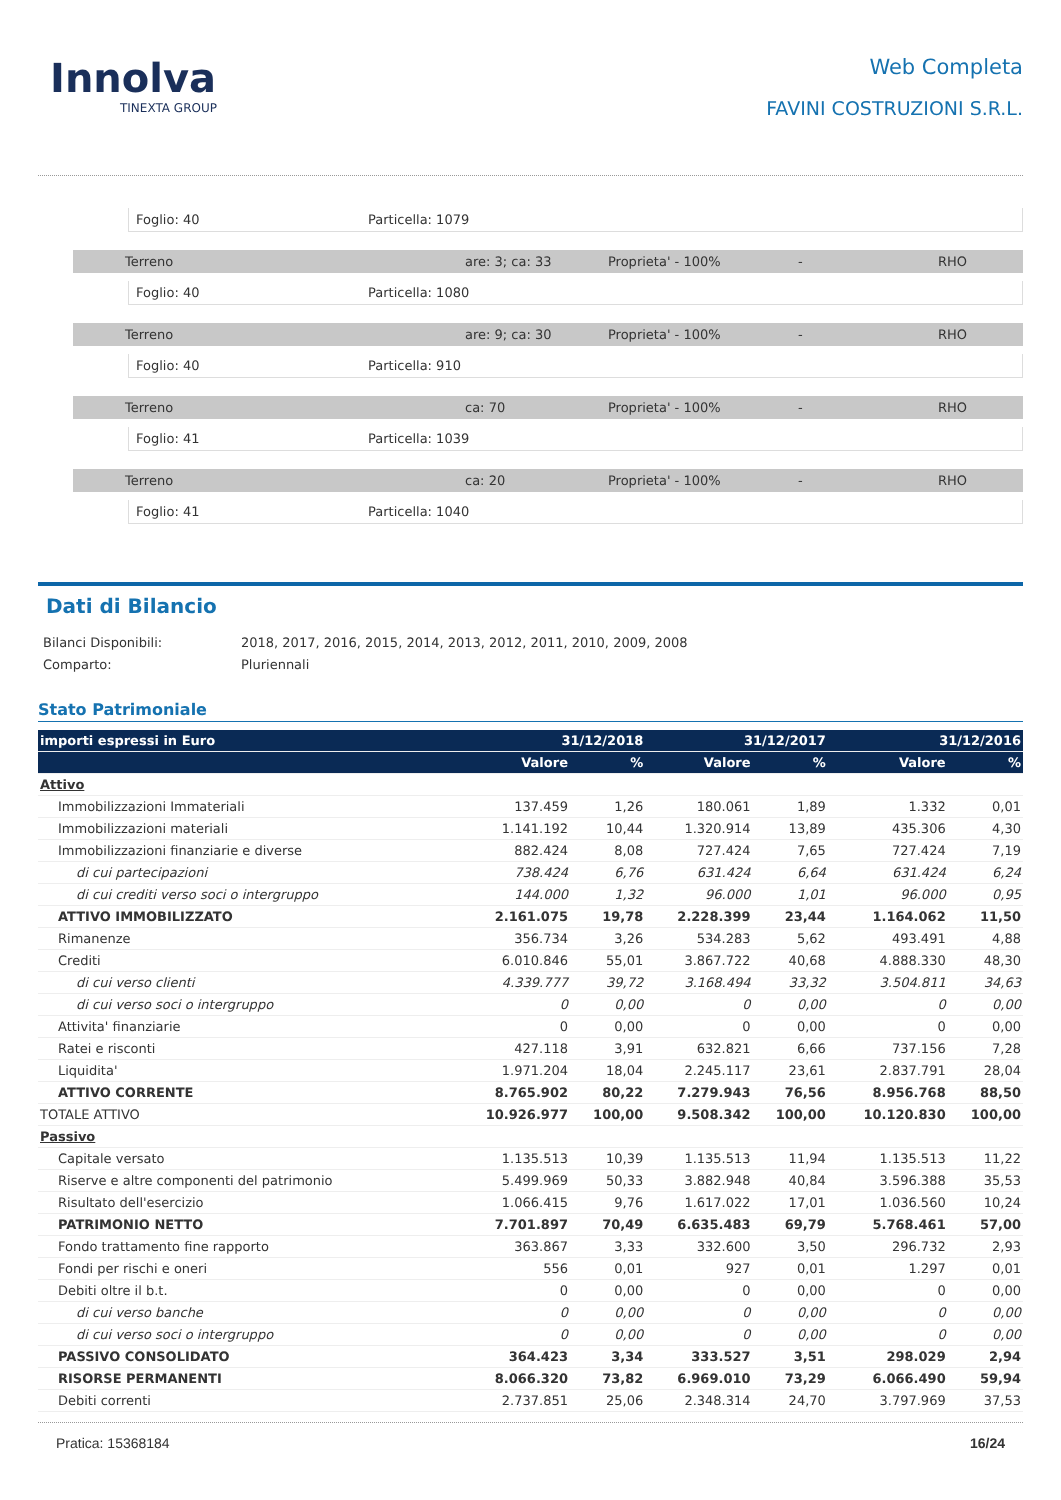Innolva
TINEXTA GROUP
Web Completa
FAVINI COSTRUZIONI S.R.L.
Foglio: 40 Particella: 1079
Terreno are: 3; ca: 33 Proprieta' - 100% - RHO
Foglio: 40 Particella: 1080
Terreno are: 9; ca: 30 Proprieta' - 100% - RHO
Foglio: 40 Particella: 910
Terreno ca: 70 Proprieta' - 100% - RHO
Foglio: 41 Particella: 1039
Terreno ca: 20 Proprieta' - 100% - RHO
Foglio: 41 Particella: 1040
Dati di Bilancio
Bilanci Disponibili: 2018, 2017, 2016, 2015, 2014, 2013, 2012, 2011, 2010, 2009, 2008
Comparto: Pluriennali
Stato Patrimoniale
| importi espressi in Euro | 31/12/2018 | | 31/12/2017 | | 31/12/2016 | |
| --- | --- | --- | --- | --- | --- | --- |
| | Valore | % | Valore | % | Valore | % |
| Attivo | | | | | | |
| Immobilizzazioni Immateriali | 137.459 | 1,26 | 180.061 | 1,89 | 1.332 | 0,01 |
| Immobilizzazioni materiali | 1.141.192 | 10,44 | 1.320.914 | 13,89 | 435.306 | 4,30 |
| Immobilizzazioni finanziarie e diverse | 882.424 | 8,08 | 727.424 | 7,65 | 727.424 | 7,19 |
| di cui partecipazioni | 738.424 | 6,76 | 631.424 | 6,64 | 631.424 | 6,24 |
| di cui crediti verso soci o intergruppo | 144.000 | 1,32 | 96.000 | 1,01 | 96.000 | 0,95 |
| ATTIVO IMMOBILIZZATO | 2.161.075 | 19,78 | 2.228.399 | 23,44 | 1.164.062 | 11,50 |
| Rimanenze | 356.734 | 3,26 | 534.283 | 5,62 | 493.491 | 4,88 |
| Crediti | 6.010.846 | 55,01 | 3.867.722 | 40,68 | 4.888.330 | 48,30 |
| di cui verso clienti | 4.339.777 | 39,72 | 3.168.494 | 33,32 | 3.504.811 | 34,63 |
| di cui verso soci o intergruppo | 0 | 0,00 | 0 | 0,00 | 0 | 0,00 |
| Attivita' finanziarie | 0 | 0,00 | 0 | 0,00 | 0 | 0,00 |
| Ratei e risconti | 427.118 | 3,91 | 632.821 | 6,66 | 737.156 | 7,28 |
| Liquidita' | 1.971.204 | 18,04 | 2.245.117 | 23,61 | 2.837.791 | 28,04 |
| ATTIVO CORRENTE | 8.765.902 | 80,22 | 7.279.943 | 76,56 | 8.956.768 | 88,50 |
| TOTALE ATTIVO | 10.926.977 | 100,00 | 9.508.342 | 100,00 | 10.120.830 | 100,00 |
| Passivo | | | | | | |
| Capitale versato | 1.135.513 | 10,39 | 1.135.513 | 11,94 | 1.135.513 | 11,22 |
| Riserve e altre componenti del patrimonio | 5.499.969 | 50,33 | 3.882.948 | 40,84 | 3.596.388 | 35,53 |
| Risultato dell'esercizio | 1.066.415 | 9,76 | 1.617.022 | 17,01 | 1.036.560 | 10,24 |
| PATRIMONIO NETTO | 7.701.897 | 70,49 | 6.635.483 | 69,79 | 5.768.461 | 57,00 |
| Fondo trattamento fine rapporto | 363.867 | 3,33 | 332.600 | 3,50 | 296.732 | 2,93 |
| Fondi per rischi e oneri | 556 | 0,01 | 927 | 0,01 | 1.297 | 0,01 |
| Debiti oltre il b.t. | 0 | 0,00 | 0 | 0,00 | 0 | 0,00 |
| di cui verso banche | 0 | 0,00 | 0 | 0,00 | 0 | 0,00 |
| di cui verso soci o intergruppo | 0 | 0,00 | 0 | 0,00 | 0 | 0,00 |
| PASSIVO CONSOLIDATO | 364.423 | 3,34 | 333.527 | 3,51 | 298.029 | 2,94 |
| RISORSE PERMANENTI | 8.066.320 | 73,82 | 6.969.010 | 73,29 | 6.066.490 | 59,94 |
| Debiti correnti | 2.737.851 | 25,06 | 2.348.314 | 24,70 | 3.797.969 | 37,53 |
Pratica: 15368184 16/24